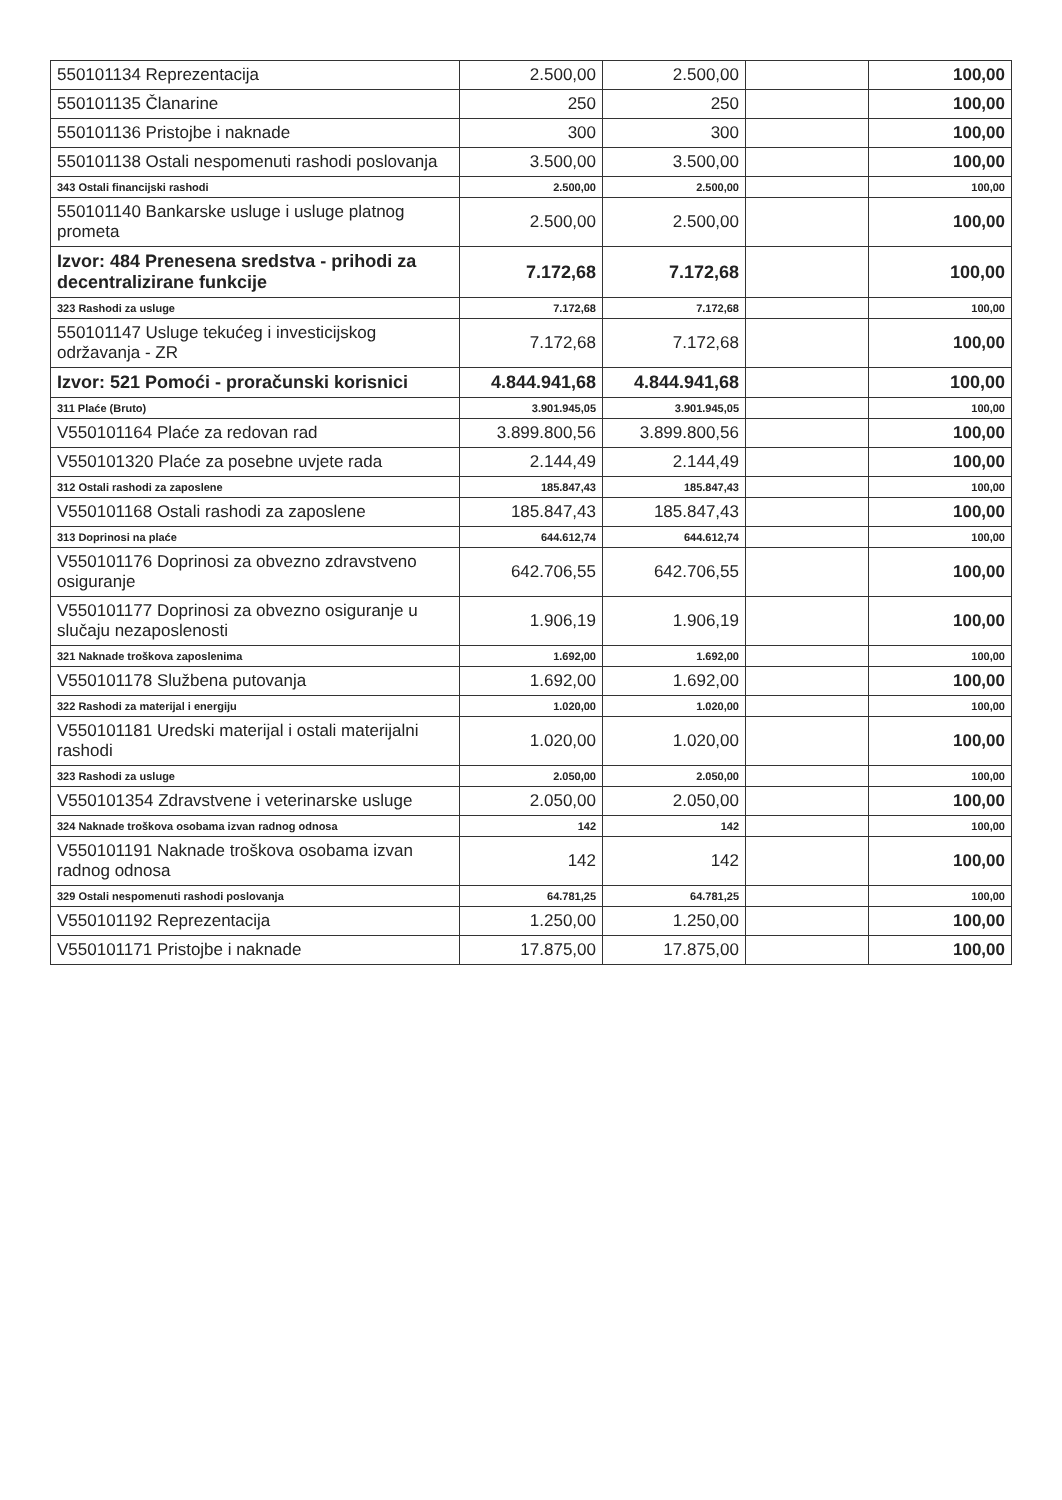| 550101134 Reprezentacija | 2.500,00 | 2.500,00 | | 100,00 |
| 550101135 Članarine | 250 | 250 | | 100,00 |
| 550101136 Pristojbe i naknade | 300 | 300 | | 100,00 |
| 550101138 Ostali nespomenuti rashodi poslovanja | 3.500,00 | 3.500,00 | | 100,00 |
| 343 Ostali financijski rashodi | 2.500,00 | 2.500,00 | | 100,00 |
| 550101140 Bankarske usluge i usluge platnog prometa | 2.500,00 | 2.500,00 | | 100,00 |
| Izvor: 484 Prenesena sredstva - prihodi za decentralizirane funkcije | 7.172,68 | 7.172,68 | | 100,00 |
| 323 Rashodi za usluge | 7.172,68 | 7.172,68 | | 100,00 |
| 550101147 Usluge tekućeg i investicijskog održavanja - ZR | 7.172,68 | 7.172,68 | | 100,00 |
| Izvor: 521 Pomoći - proračunski korisnici | 4.844.941,68 | 4.844.941,68 | | 100,00 |
| 311 Plaće (Bruto) | 3.901.945,05 | 3.901.945,05 | | 100,00 |
| V550101164 Plaće za redovan rad | 3.899.800,56 | 3.899.800,56 | | 100,00 |
| V550101320 Plaće za posebne uvjete rada | 2.144,49 | 2.144,49 | | 100,00 |
| 312 Ostali rashodi za zaposlene | 185.847,43 | 185.847,43 | | 100,00 |
| V550101168 Ostali rashodi za zaposlene | 185.847,43 | 185.847,43 | | 100,00 |
| 313 Doprinosi na plaće | 644.612,74 | 644.612,74 | | 100,00 |
| V550101176 Doprinosi za obvezno zdravstveno osiguranje | 642.706,55 | 642.706,55 | | 100,00 |
| V550101177 Doprinosi za obvezno osiguranje u slučaju nezaposlenosti | 1.906,19 | 1.906,19 | | 100,00 |
| 321 Naknade troškova zaposlenima | 1.692,00 | 1.692,00 | | 100,00 |
| V550101178 Službena putovanja | 1.692,00 | 1.692,00 | | 100,00 |
| 322 Rashodi za materijal i energiju | 1.020,00 | 1.020,00 | | 100,00 |
| V550101181 Uredski materijal i ostali materijalni rashodi | 1.020,00 | 1.020,00 | | 100,00 |
| 323 Rashodi za usluge | 2.050,00 | 2.050,00 | | 100,00 |
| V550101354 Zdravstvene i veterinarske usluge | 2.050,00 | 2.050,00 | | 100,00 |
| 324 Naknade troškova osobama izvan radnog odnosa | 142 | 142 | | 100,00 |
| V550101191 Naknade troškova osobama izvan radnog odnosa | 142 | 142 | | 100,00 |
| 329 Ostali nespomenuti rashodi poslovanja | 64.781,25 | 64.781,25 | | 100,00 |
| V550101192 Reprezentacija | 1.250,00 | 1.250,00 | | 100,00 |
| V550101171 Pristojbe i naknade | 17.875,00 | 17.875,00 | | 100,00 |